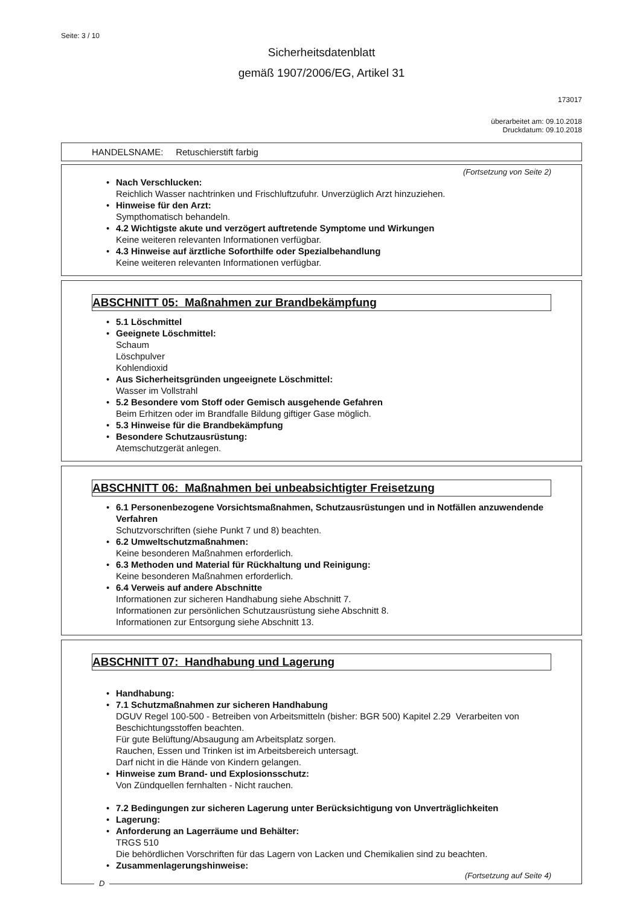Seite: 3 / 10
Sicherheitsdatenblatt
gemäß 1907/2006/EG, Artikel 31
173017
überarbeitet am: 09.10.2018
Druckdatum: 09.10.2018
HANDELSNAME: Retuschierstift farbig
(Fortsetzung von Seite 2)
• Nach Verschlucken:
Reichlich Wasser nachtrinken und Frischluftzufuhr. Unverzüglich Arzt hinzuziehen.
• Hinweise für den Arzt:
Sympthomatisch behandeln.
• 4.2 Wichtigste akute und verzögert auftretende Symptome und Wirkungen
Keine weiteren relevanten Informationen verfügbar.
• 4.3 Hinweise auf ärztliche Soforthilfe oder Spezialbehandlung
Keine weiteren relevanten Informationen verfügbar.
ABSCHNITT 05: Maßnahmen zur Brandbekämpfung
• 5.1 Löschmittel
• Geeignete Löschmittel:
Schaum
Löschpulver
Kohlendioxid
• Aus Sicherheitsgründen ungeeignete Löschmittel:
Wasser im Vollstrahl
• 5.2 Besondere vom Stoff oder Gemisch ausgehende Gefahren
Beim Erhitzen oder im Brandfalle Bildung giftiger Gase möglich.
• 5.3 Hinweise für die Brandbekämpfung
• Besondere Schutzausrüstung:
Atemschutzgerät anlegen.
ABSCHNITT 06: Maßnahmen bei unbeabsichtigter Freisetzung
• 6.1 Personenbezogene Vorsichtsmaßnahmen, Schutzausrüstungen und in Notfällen anzuwendende Verfahren
Schutzvorschriften (siehe Punkt 7 und 8) beachten.
• 6.2 Umweltschutzmaßnahmen:
Keine besonderen Maßnahmen erforderlich.
• 6.3 Methoden und Material für Rückhaltung und Reinigung:
Keine besonderen Maßnahmen erforderlich.
• 6.4 Verweis auf andere Abschnitte
Informationen zur sicheren Handhabung siehe Abschnitt 7.
Informationen zur persönlichen Schutzausrüstung siehe Abschnitt 8.
Informationen zur Entsorgung siehe Abschnitt 13.
ABSCHNITT 07: Handhabung und Lagerung
• Handhabung:
• 7.1 Schutzmaßnahmen zur sicheren Handhabung
DGUV Regel 100-500 - Betreiben von Arbeitsmitteln (bisher: BGR 500) Kapitel 2.29 Verarbeiten von Beschichtungsstoffen beachten.
Für gute Belüftung/Absaugung am Arbeitsplatz sorgen.
Rauchen, Essen und Trinken ist im Arbeitsbereich untersagt.
Darf nicht in die Hände von Kindern gelangen.
• Hinweise zum Brand- und Explosionsschutz:
Von Zündquellen fernhalten - Nicht rauchen.
• 7.2 Bedingungen zur sicheren Lagerung unter Berücksichtigung von Unverträglichkeiten
• Lagerung:
• Anforderung an Lagerräume und Behälter:
TRGS 510
Die behördlichen Vorschriften für das Lagern von Lacken und Chemikalien sind zu beachten.
• Zusammenlagerungshinweise:
(Fortsetzung auf Seite 4)
D